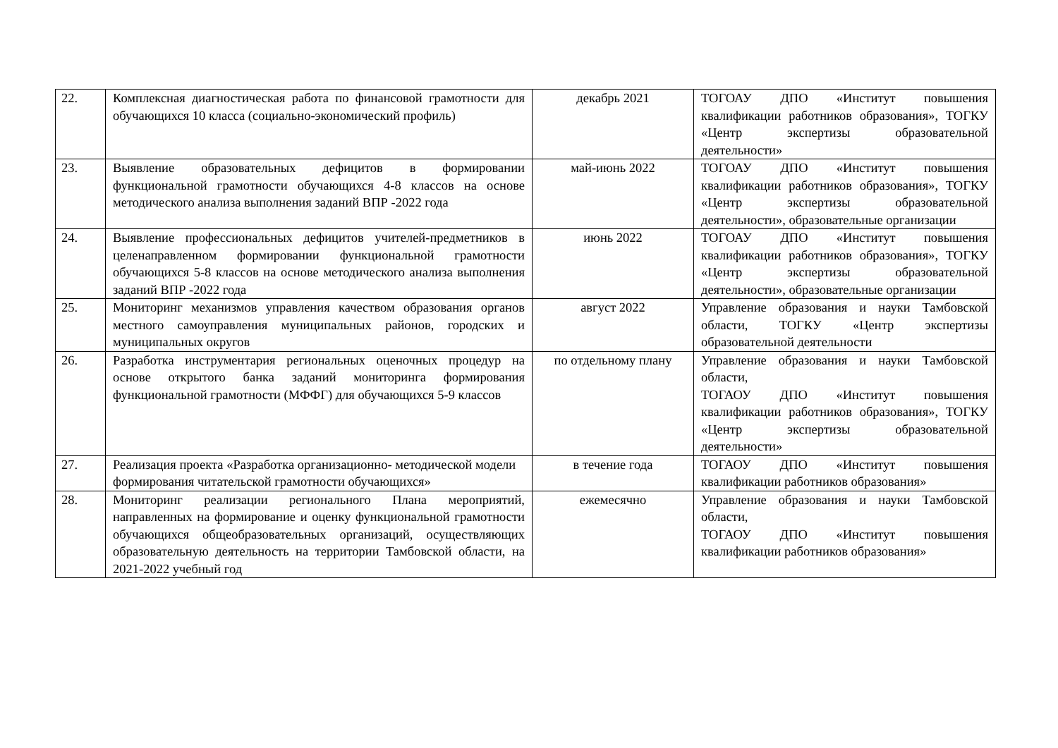| 22. | Комплексная диагностическая работа по финансовой грамотности для обучающихся 10 класса (социально-экономический профиль) | декабрь 2021 | ТОГОАУ ДПО «Институт повышения квалификации работников образования», ТОГКУ «Центр экспертизы образовательной деятельности» |
| 23. | Выявление образовательных дефицитов в формировании функциональной грамотности обучающихся 4-8 классов на основе методического анализа выполнения заданий ВПР -2022 года | май-июнь 2022 | ТОГОАУ ДПО «Институт повышения квалификации работников образования», ТОГКУ «Центр экспертизы образовательной деятельности», образовательные организации |
| 24. | Выявление профессиональных дефицитов учителей-предметников в целенаправленном формировании функциональной грамотности обучающихся 5-8 классов на основе методического анализа выполнения заданий ВПР -2022 года | июнь 2022 | ТОГОАУ ДПО «Институт повышения квалификации работников образования», ТОГКУ «Центр экспертизы образовательной деятельности», образовательные организации |
| 25. | Мониторинг механизмов управления качеством образования органов местного самоуправления муниципальных районов, городских и муниципальных округов | август 2022 | Управление образования и науки Тамбовской области, ТОГКУ «Центр экспертизы образовательной деятельности |
| 26. | Разработка инструментария региональных оценочных процедур на основе открытого банка заданий мониторинга формирования функциональной грамотности (МФФГ) для обучающихся 5-9 классов | по отдельному плану | Управление образования и науки Тамбовской области, ТОГАОУ ДПО «Институт повышения квалификации работников образования», ТОГКУ «Центр экспертизы образовательной деятельности» |
| 27. | Реализация проекта «Разработка организационно- методической модели формирования читательской грамотности обучающихся» | в течение года | ТОГАОУ ДПО «Институт повышения квалификации работников образования» |
| 28. | Мониторинг реализации регионального Плана мероприятий, направленных на формирование и оценку функциональной грамотности обучающихся общеобразовательных организаций, осуществляющих образовательную деятельность на территории Тамбовской области, на 2021-2022 учебный год | ежемесячно | Управление образования и науки Тамбовской области, ТОГАОУ ДПО «Институт повышения квалификации работников образования» |